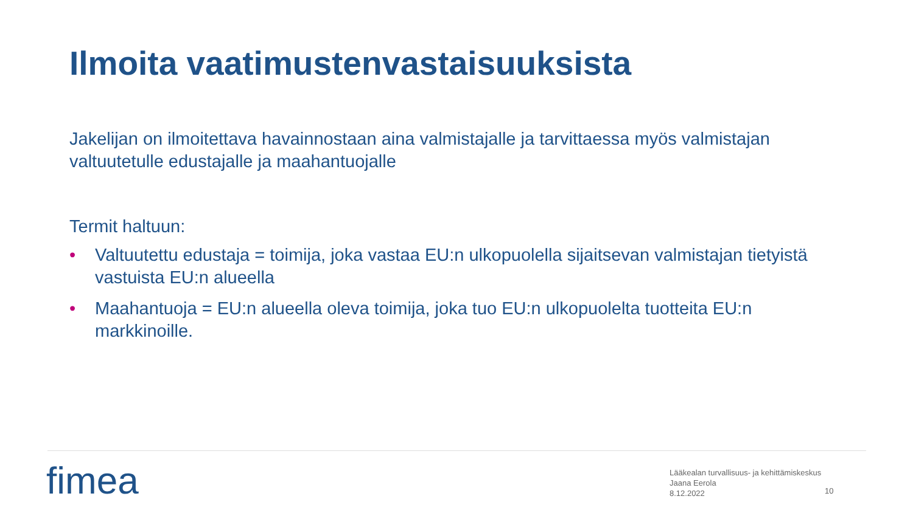Ilmoita vaatimustenvastaisuuksista
Jakelijan on ilmoitettava havainnostaan aina valmistajalle ja tarvittaessa myös valmistajan valtuutetulle edustajalle ja maahantuojalle
Termit haltuun:
• Valtuutettu edustaja = toimija, joka vastaa EU:n ulkopuolella sijaitsevan valmistajan tietyistä vastuista EU:n alueella
• Maahantuoja = EU:n alueella oleva toimija, joka tuo EU:n ulkopuolelta tuotteita EU:n markkinoille.
fimea
Lääkealan turvallisuus- ja kehittämiskeskus
Jaana Eerola
8.12.2022
10